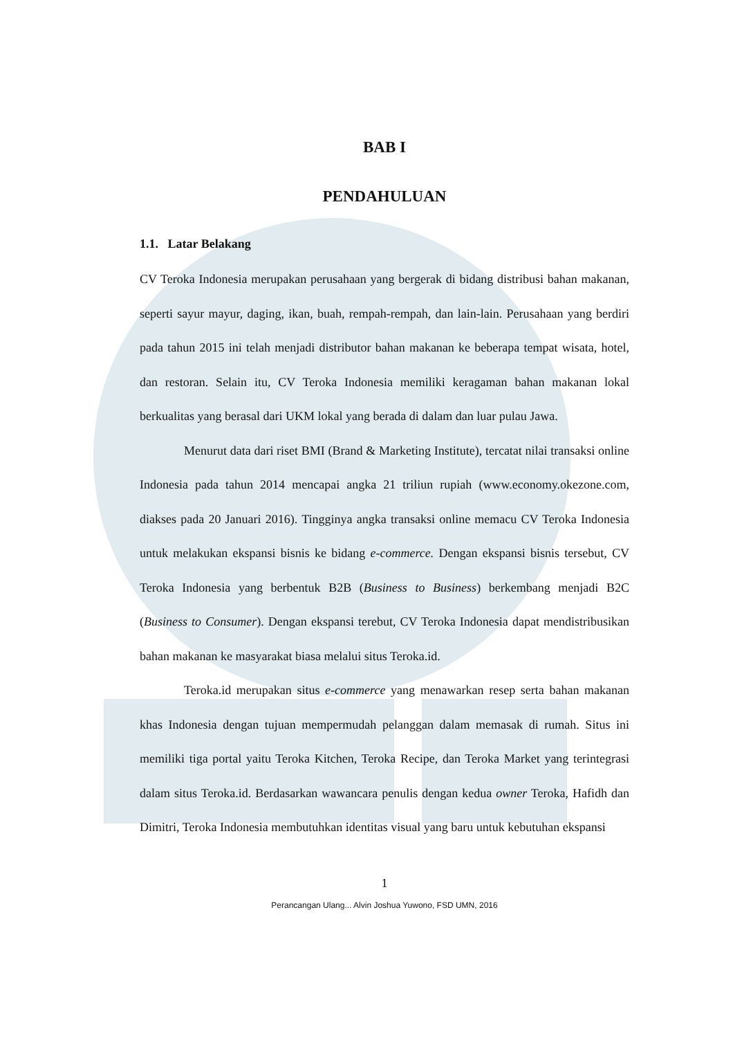BAB I
PENDAHULUAN
1.1. Latar Belakang
CV Teroka Indonesia merupakan perusahaan yang bergerak di bidang distribusi bahan makanan, seperti sayur mayur, daging, ikan, buah, rempah-rempah, dan lain-lain. Perusahaan yang berdiri pada tahun 2015 ini telah menjadi distributor bahan makanan ke beberapa tempat wisata, hotel, dan restoran. Selain itu, CV Teroka Indonesia memiliki keragaman bahan makanan lokal berkualitas yang berasal dari UKM lokal yang berada di dalam dan luar pulau Jawa.
Menurut data dari riset BMI (Brand & Marketing Institute), tercatat nilai transaksi online Indonesia pada tahun 2014 mencapai angka 21 triliun rupiah (www.economy.okezone.com, diakses pada 20 Januari 2016). Tingginya angka transaksi online memacu CV Teroka Indonesia untuk melakukan ekspansi bisnis ke bidang e-commerce. Dengan ekspansi bisnis tersebut, CV Teroka Indonesia yang berbentuk B2B (Business to Business) berkembang menjadi B2C (Business to Consumer). Dengan ekspansi terebut, CV Teroka Indonesia dapat mendistribusikan bahan makanan ke masyarakat biasa melalui situs Teroka.id.
Teroka.id merupakan situs e-commerce yang menawarkan resep serta bahan makanan khas Indonesia dengan tujuan mempermudah pelanggan dalam memasak di rumah. Situs ini memiliki tiga portal yaitu Teroka Kitchen, Teroka Recipe, dan Teroka Market yang terintegrasi dalam situs Teroka.id. Berdasarkan wawancara penulis dengan kedua owner Teroka, Hafidh dan Dimitri, Teroka Indonesia membutuhkan identitas visual yang baru untuk kebutuhan ekspansi
1
Perancangan Ulang... Alvin Joshua Yuwono, FSD UMN, 2016